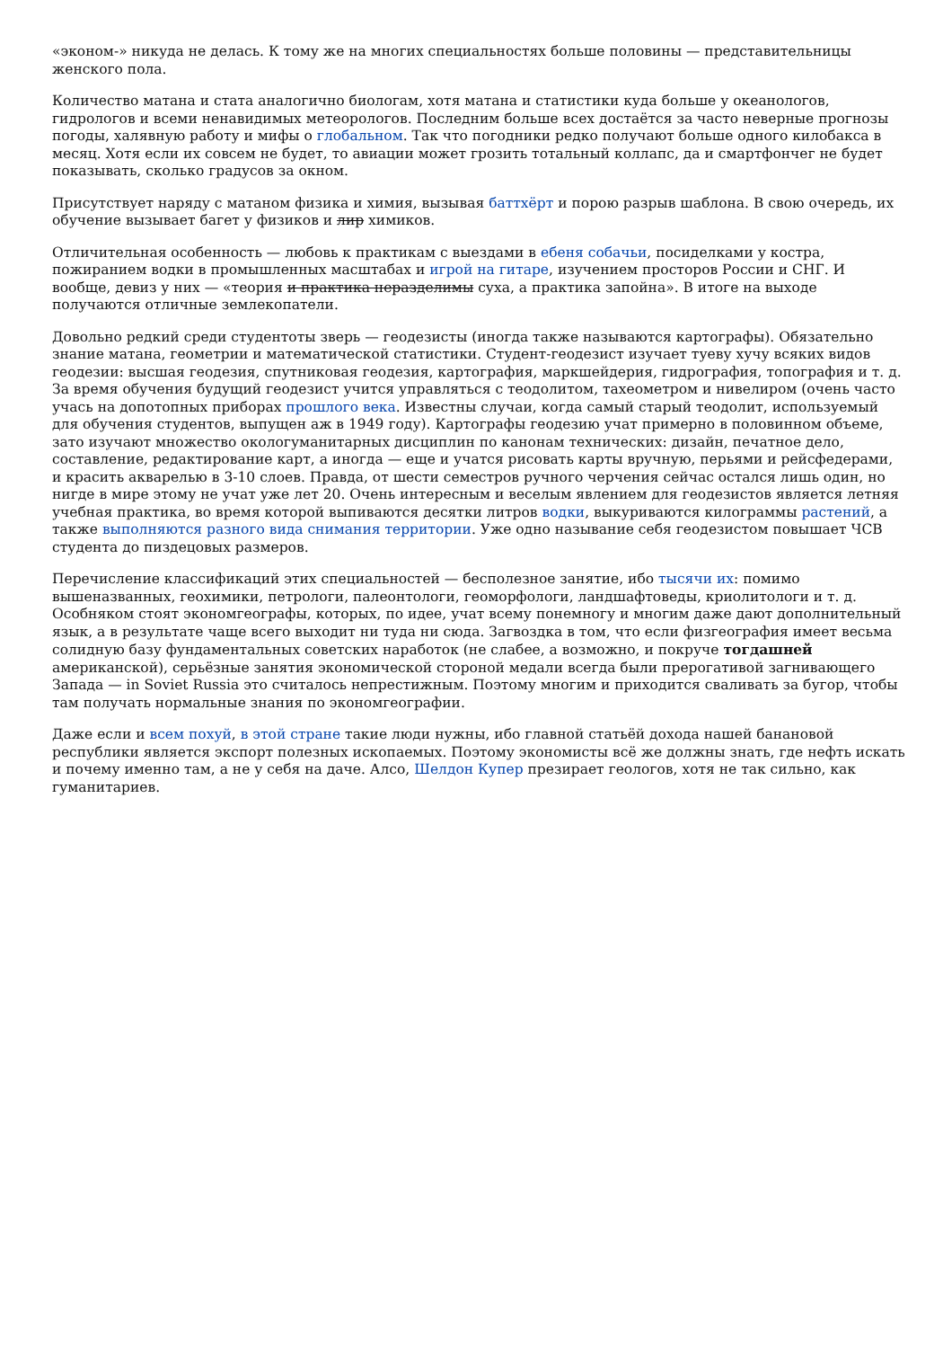«эконом-» никуда не делась. К тому же на многих специальностях больше половины — представительницы женского пола.
Количество матана и стата аналогично биологам, хотя матана и статистики куда больше у океанологов, гидрологов и всеми ненавидимых метеорологов. Последним больше всех достаётся за часто неверные прогнозы погоды, халявную работу и мифы о глобальном. Так что погодники редко получают больше одного килобакса в месяц. Хотя если их совсем не будет, то авиации может грозить тотальный коллапс, да и смартфончег не будет показывать, сколько градусов за окном.
Присутствует наряду с матаном физика и химия, вызывая баттхёрт и порою разрыв шаблона. В свою очередь, их обучение вызывает багет у физиков и лир химиков.
Отличительная особенность — любовь к практикам с выездами в ебеня собачьи, посиделками у костра, пожиранием водки в промышленных масштабах и игрой на гитаре, изучением просторов России и СНГ. И вообще, девиз у них — «теория и практика неразделимы суха, а практика запойна». В итоге на выходе получаются отличные землекопатели.
Довольно редкий среди студентоты зверь — геодезисты (иногда также называются картографы). Обязательно знание матана, геометрии и математической статистики. Студент-геодезист изучает туеву хучу всяких видов геодезии: высшая геодезия, спутниковая геодезия, картография, маркшейдерия, гидрография, топография и т. д. За время обучения будущий геодезист учится управляться с теодолитом, тахеометром и нивелиром (очень часто учась на допотопных приборах прошлого века. Известны случаи, когда самый старый теодолит, используемый для обучения студентов, выпущен аж в 1949 году). Картографы геодезию учат примерно в половинном объеме, зато изучают множество окологуманитарных дисциплин по канонам технических: дизайн, печатное дело, составление, редактирование карт, а иногда — еще и учатся рисовать карты вручную, перьями и рейсфедерами, и красить акварелью в 3-10 слоев. Правда, от шести семестров ручного черчения сейчас остался лишь один, но нигде в мире этому не учат уже лет 20. Очень интересным и веселым явлением для геодезистов является летняя учебная практика, во время которой выпиваются десятки литров водки, выкуриваются килограммы растений, а также выполняются разного вида снимания территории. Уже одно называние себя геодезистом повышает ЧСВ студента до пиздецовых размеров.
Перечисление классификаций этих специальностей — бесполезное занятие, ибо тысячи их: помимо вышеназванных, геохимики, петрологи, палеонтологи, геоморфологи, ландшафтоведы, криолитологи и т. д. Особняком стоят экономгеографы, которых, по идее, учат всему понемногу и многим даже дают дополнительный язык, а в результате чаще всего выходит ни туда ни сюда. Загвоздка в том, что если физгеография имеет весьма солидную базу фундаментальных советских наработок (не слабее, а возможно, и покруче тогдашней американской), серьёзные занятия экономической стороной медали всегда были прерогативой загнивающего Запада — in Soviet Russia это считалось непрестижным. Поэтому многим и приходится сваливать за бугор, чтобы там получать нормальные знания по экономгеографии.
Даже если и всем похуй, в этой стране такие люди нужны, ибо главной статьёй дохода нашей банановой республики является экспорт полезных ископаемых. Поэтому экономисты всё же должны знать, где нефть искать и почему именно там, а не у себя на даче. Алсо, Шелдон Купер презирает геологов, хотя не так сильно, как гуманитариев.